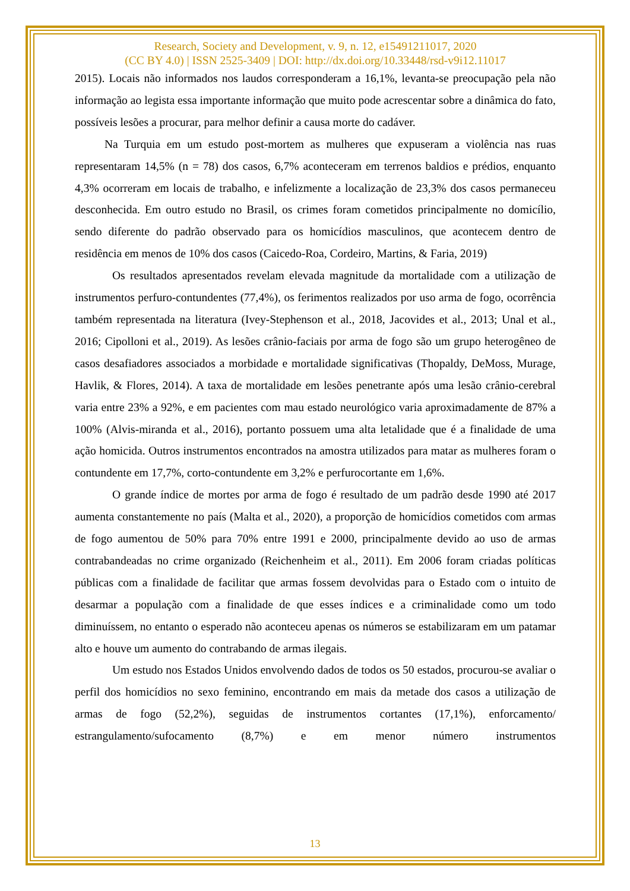Research, Society and Development, v. 9, n. 12, e15491211017, 2020
(CC BY 4.0) | ISSN 2525-3409 | DOI: http://dx.doi.org/10.33448/rsd-v9i12.11017
2015). Locais não informados nos laudos corresponderam a 16,1%, levanta-se preocupação pela não informação ao legista essa importante informação que muito pode acrescentar sobre a dinâmica do fato, possíveis lesões a procurar, para melhor definir a causa morte do cadáver.
Na Turquia em um estudo post-mortem as mulheres que expuseram a violência nas ruas representaram 14,5% (n = 78) dos casos, 6,7% aconteceram em terrenos baldios e prédios, enquanto 4,3% ocorreram em locais de trabalho, e infelizmente a localização de 23,3% dos casos permaneceu desconhecida. Em outro estudo no Brasil, os crimes foram cometidos principalmente no domicílio, sendo diferente do padrão observado para os homicídios masculinos, que acontecem dentro de residência em menos de 10% dos casos (Caicedo-Roa, Cordeiro, Martins, & Faria, 2019)
Os resultados apresentados revelam elevada magnitude da mortalidade com a utilização de instrumentos perfuro-contundentes (77,4%), os ferimentos realizados por uso arma de fogo, ocorrência também representada na literatura (Ivey-Stephenson et al., 2018, Jacovides et al., 2013; Unal et al., 2016; Cipolloni et al., 2019). As lesões crânio-faciais por arma de fogo são um grupo heterogêneo de casos desafiadores associados a morbidade e mortalidade significativas (Thopaldy, DeMoss, Murage, Havlik, & Flores, 2014). A taxa de mortalidade em lesões penetrante após uma lesão crânio-cerebral varia entre 23% a 92%, e em pacientes com mau estado neurológico varia aproximadamente de 87% a 100% (Alvis-miranda et al., 2016), portanto possuem uma alta letalidade que é a finalidade de uma ação homicida. Outros instrumentos encontrados na amostra utilizados para matar as mulheres foram o contundente em 17,7%, corto-contundente em 3,2% e perfurocortante em 1,6%.
O grande índice de mortes por arma de fogo é resultado de um padrão desde 1990 até 2017 aumenta constantemente no país (Malta et al., 2020), a proporção de homicídios cometidos com armas de fogo aumentou de 50% para 70% entre 1991 e 2000, principalmente devido ao uso de armas contrabandeadas no crime organizado (Reichenheim et al., 2011). Em 2006 foram criadas políticas públicas com a finalidade de facilitar que armas fossem devolvidas para o Estado com o intuito de desarmar a população com a finalidade de que esses índices e a criminalidade como um todo diminuíssem, no entanto o esperado não aconteceu apenas os números se estabilizaram em um patamar alto e houve um aumento do contrabando de armas ilegais.
Um estudo nos Estados Unidos envolvendo dados de todos os 50 estados, procurou-se avaliar o perfil dos homicídios no sexo feminino, encontrando em mais da metade dos casos a utilização de armas de fogo (52,2%), seguidas de instrumentos cortantes (17,1%), enforcamento/ estrangulamento/sufocamento (8,7%) e em menor número instrumentos
13